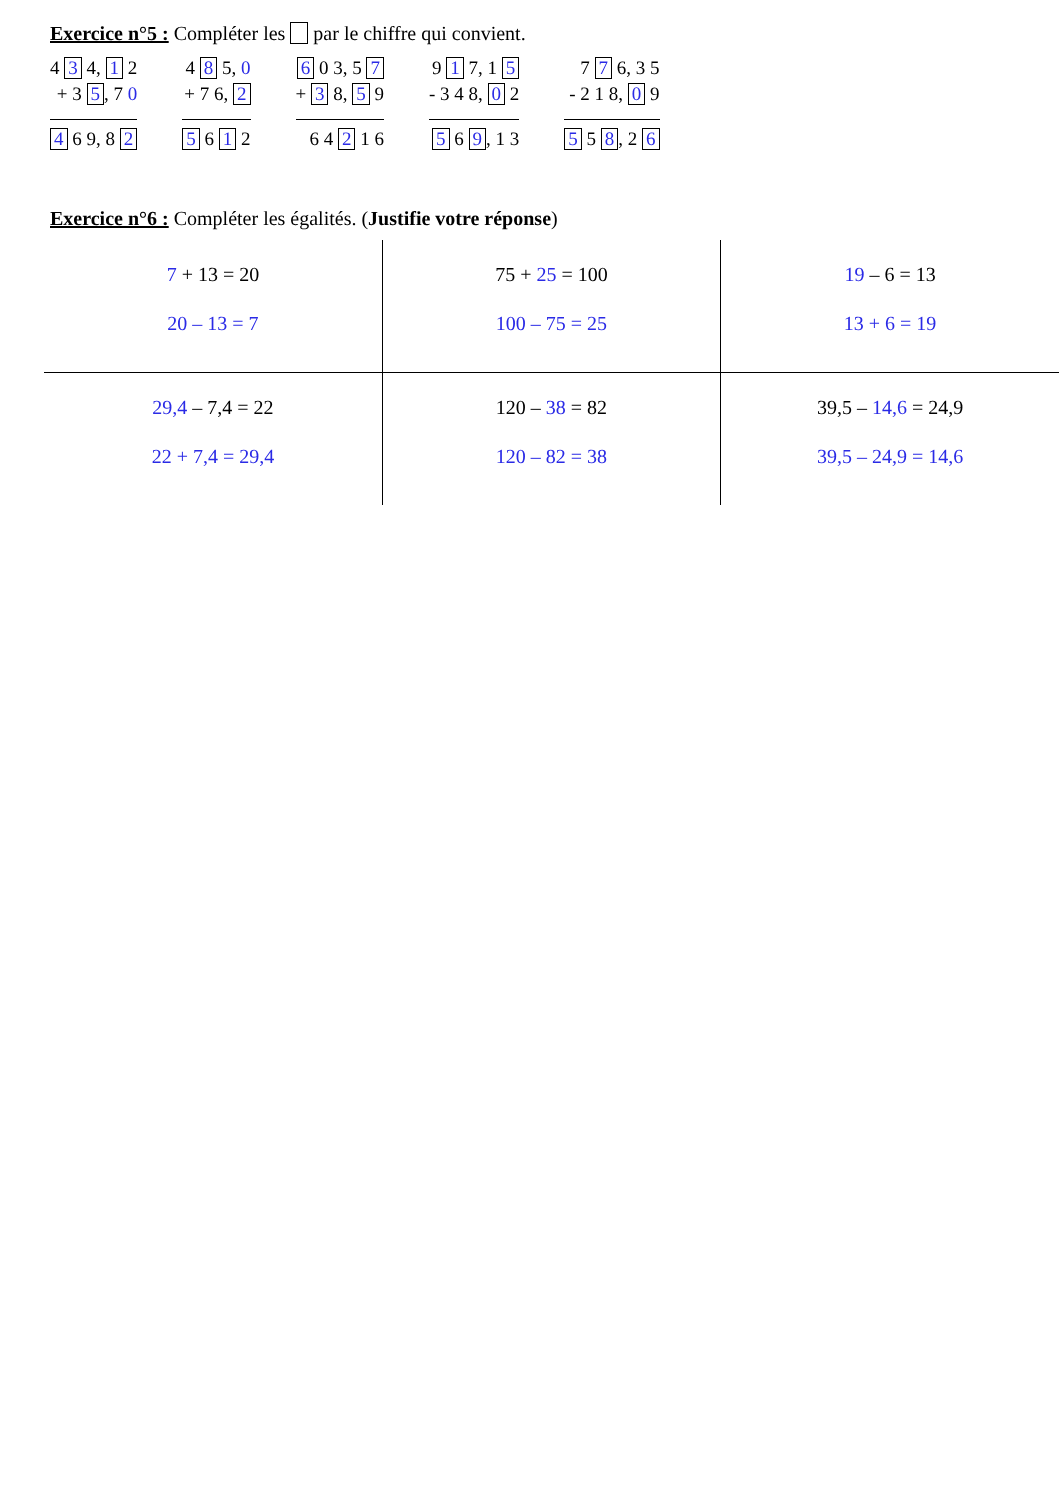Exercice n°5 : Compléter les par le chiffre qui convient.
4 3 4, 1 2
+ 3 5, 7 0
4 6 9, 8 2
4 8 5, 0
+ 7 6, 2
5 6 1 2
6 0 3, 5 7
+ 3 8, 5 9
6 4 2 1 6
9 1 7, 1 5
- 3 4 8, 0 2
5 6 9, 1 3
7 7 6, 3 5
- 2 1 8, 0 9
5 5 8, 2 6
Exercice n°6 : Compléter les égalités. (Justifie votre réponse)
| 7 + 13 = 20 20 – 13 = 7 | 75 + 25 = 100 100 – 75 = 25 | 19 – 6 = 13 13 + 6 = 19 |
| 29,4 – 7,4 = 22 22 + 7,4 = 29,4 | 120 – 38 = 82 120 – 82 = 38 | 39,5 – 14,6 = 24,9 39,5 – 24,9 = 14,6 |